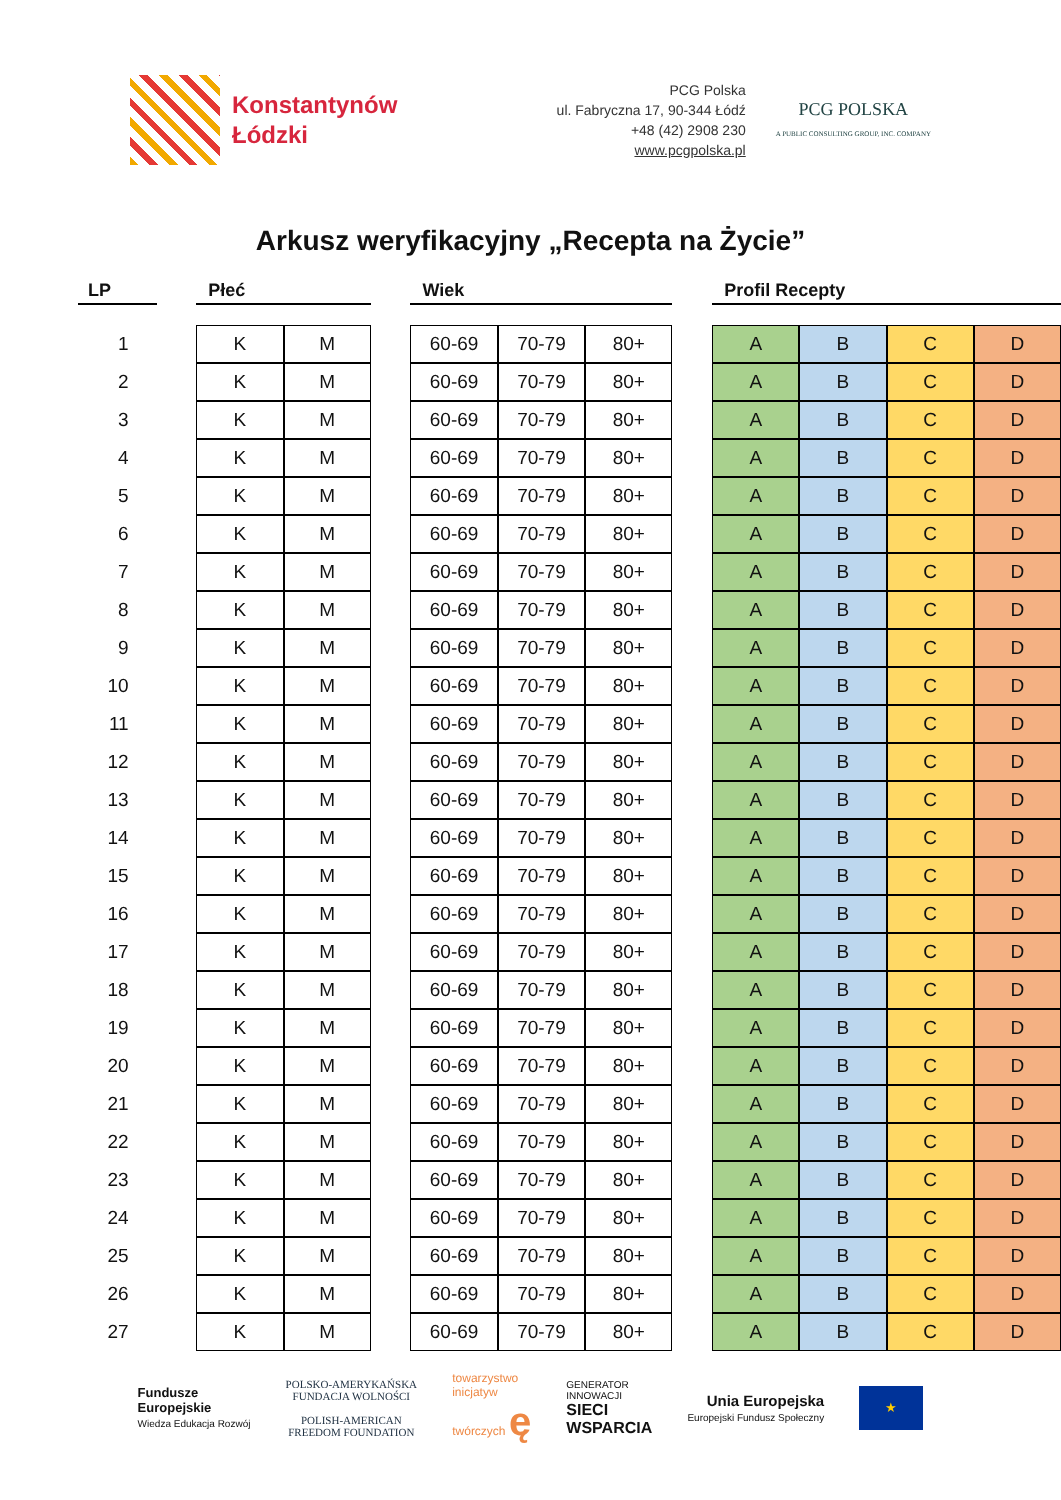Konstantynów
Łódzki
PCG Polska
ul. Fabryczna 17, 90-344 Łódź
+48 (42) 2908 230
www.pcgpolska.pl
PCG POLSKA
A PUBLIC CONSULTING GROUP, INC. COMPANY
Arkusz weryfikacyjny „Recepta na Życie”
| LP | | Płeć | | | Wiek | | | | Profil Recepty | | | |
| --- | --- | --- | --- | --- | --- | --- | --- | --- | --- | --- | --- | --- |
| 1 | | K | M | | 60-69 | 70-79 | 80+ | | A | B | C | D |
| 2 | | K | M | | 60-69 | 70-79 | 80+ | | A | B | C | D |
| 3 | | K | M | | 60-69 | 70-79 | 80+ | | A | B | C | D |
| 4 | | K | M | | 60-69 | 70-79 | 80+ | | A | B | C | D |
| 5 | | K | M | | 60-69 | 70-79 | 80+ | | A | B | C | D |
| 6 | | K | M | | 60-69 | 70-79 | 80+ | | A | B | C | D |
| 7 | | K | M | | 60-69 | 70-79 | 80+ | | A | B | C | D |
| 8 | | K | M | | 60-69 | 70-79 | 80+ | | A | B | C | D |
| 9 | | K | M | | 60-69 | 70-79 | 80+ | | A | B | C | D |
| 10 | | K | M | | 60-69 | 70-79 | 80+ | | A | B | C | D |
| 11 | | K | M | | 60-69 | 70-79 | 80+ | | A | B | C | D |
| 12 | | K | M | | 60-69 | 70-79 | 80+ | | A | B | C | D |
| 13 | | K | M | | 60-69 | 70-79 | 80+ | | A | B | C | D |
| 14 | | K | M | | 60-69 | 70-79 | 80+ | | A | B | C | D |
| 15 | | K | M | | 60-69 | 70-79 | 80+ | | A | B | C | D |
| 16 | | K | M | | 60-69 | 70-79 | 80+ | | A | B | C | D |
| 17 | | K | M | | 60-69 | 70-79 | 80+ | | A | B | C | D |
| 18 | | K | M | | 60-69 | 70-79 | 80+ | | A | B | C | D |
| 19 | | K | M | | 60-69 | 70-79 | 80+ | | A | B | C | D |
| 20 | | K | M | | 60-69 | 70-79 | 80+ | | A | B | C | D |
| 21 | | K | M | | 60-69 | 70-79 | 80+ | | A | B | C | D |
| 22 | | K | M | | 60-69 | 70-79 | 80+ | | A | B | C | D |
| 23 | | K | M | | 60-69 | 70-79 | 80+ | | A | B | C | D |
| 24 | | K | M | | 60-69 | 70-79 | 80+ | | A | B | C | D |
| 25 | | K | M | | 60-69 | 70-79 | 80+ | | A | B | C | D |
| 26 | | K | M | | 60-69 | 70-79 | 80+ | | A | B | C | D |
| 27 | | K | M | | 60-69 | 70-79 | 80+ | | A | B | C | D |
Fundusze
Europejskie
Wiedza Edukacja Rozwój
POLSKO-AMERYKAŃSKA
FUNDACJA WOLNOŚCI
POLISH-AMERICAN
FREEDOM FOUNDATION
towarzystwo
inicjatyw
twórczych ę
GENERATOR
INNOWACJI
SIECI
WSPARCIA
Unia Europejska
Europejski Fundusz Społeczny
★